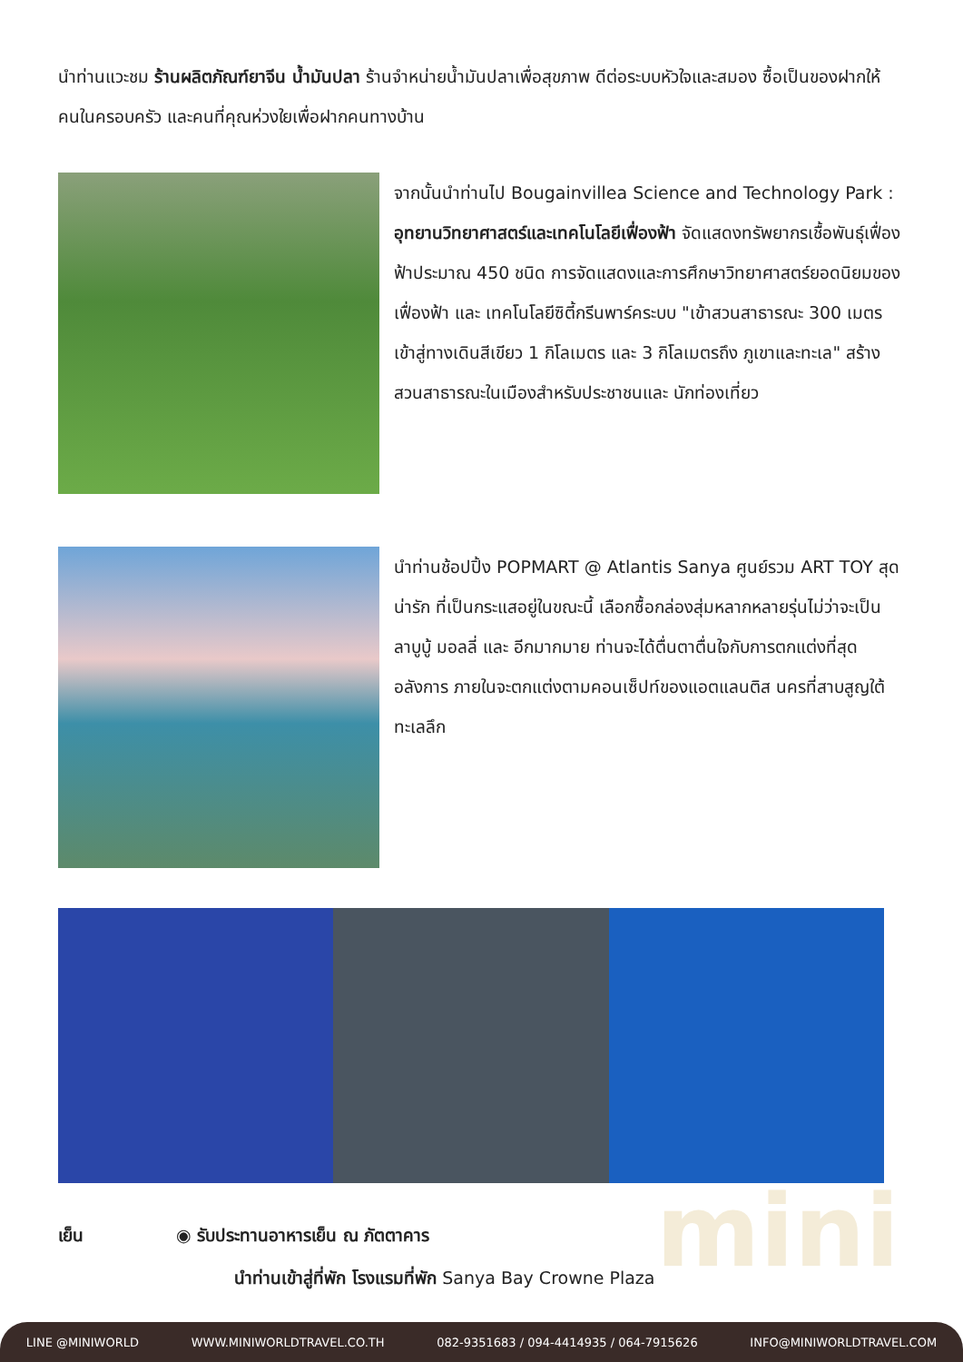mini
นำท่านแวะชม ร้านผลิตภัณฑ์ยาจีน น้ำมันปลา ร้านจำหน่ายน้ำมันปลาเพื่อสุขภาพ ดีต่อระบบหัวใจและสมอง ซื้อเป็นของฝากให้คนในครอบครัว และคนที่คุณห่วงใยเพื่อฝากคนทางบ้าน
จากนั้นนำท่านไป Bougainvillea Science and Technology Park : อุทยานวิทยาศาสตร์และเทคโนโลยีเฟื่องฟ้า จัดแสดงทรัพยากรเชื้อพันธุ์เฟื่องฟ้าประมาณ 450 ชนิด การจัดแสดงและการศึกษาวิทยาศาสตร์ยอดนิยมของเฟื่องฟ้า และ เทคโนโลยีซิตี้กรีนพาร์คระบบ "เข้าสวนสาธารณะ 300 เมตร เข้าสู่ทางเดินสีเขียว 1 กิโลเมตร และ 3 กิโลเมตรถึง ภูเขาและทะเล" สร้างสวนสาธารณะในเมืองสำหรับประชาชนและ นักท่องเที่ยว
นำท่านช้อปปิ้ง POPMART @ Atlantis Sanya ศูนย์รวม ART TOY สุดน่ารัก ที่เป็นกระแสอยู่ในขณะนี้ เลือกซื้อกล่องสุ่มหลากหลายรุ่นไม่ว่าจะเป็น ลาบูบู้ มอลลี่ และ อีกมากมาย ท่านจะได้ตื่นตาตื่นใจกับการตกแต่งที่สุดอลังการ ภายในจะตกแต่งตามคอนเซ็ปท์ของแอตแลนติส นครที่สาบสูญใต้ทะเลลึก
เย็น ◉ รับประทานอาหารเย็น ณ ภัตตาคาร
นำท่านเข้าสู่ที่พัก โรงแรมที่พัก Sanya Bay Crowne Plaza
LINE @MINIWORLD WWW.MINIWORLDTRAVEL.CO.TH 082-9351683 / 094-4414935 / 064-7915626 INFO@MINIWORLDTRAVEL.COM